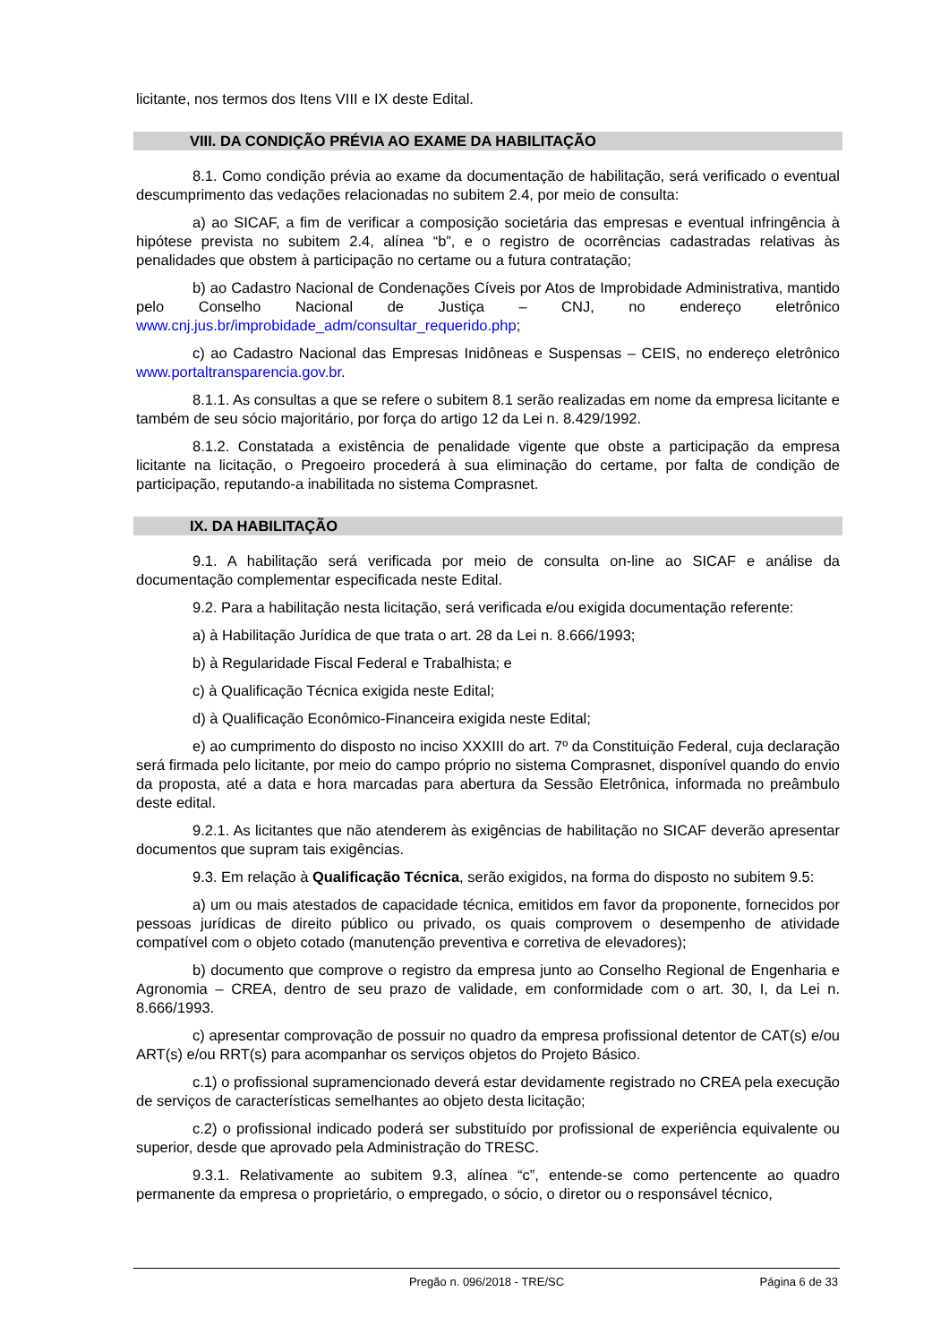licitante, nos termos dos Itens VIII e IX deste Edital.
VIII. DA CONDIÇÃO PRÉVIA AO EXAME DA HABILITAÇÃO
8.1. Como condição prévia ao exame da documentação de habilitação, será verificado o eventual descumprimento das vedações relacionadas no subitem 2.4, por meio de consulta:
a) ao SICAF, a fim de verificar a composição societária das empresas e eventual infringência à hipótese prevista no subitem 2.4, alínea “b”, e o registro de ocorrências cadastradas relativas às penalidades que obstem à participação no certame ou a futura contratação;
b) ao Cadastro Nacional de Condenações Cíveis por Atos de Improbidade Administrativa, mantido pelo Conselho Nacional de Justiça – CNJ, no endereço eletrônico www.cnj.jus.br/improbidade_adm/consultar_requerido.php;
c) ao Cadastro Nacional das Empresas Inidôneas e Suspensas – CEIS, no endereço eletrônico www.portaltransparencia.gov.br.
8.1.1. As consultas a que se refere o subitem 8.1 serão realizadas em nome da empresa licitante e também de seu sócio majoritário, por força do artigo 12 da Lei n. 8.429/1992.
8.1.2. Constatada a existência de penalidade vigente que obste a participação da empresa licitante na licitação, o Pregoeiro procederá à sua eliminação do certame, por falta de condição de participação, reputando-a inabilitada no sistema Comprasnet.
IX. DA HABILITAÇÃO
9.1. A habilitação será verificada por meio de consulta on-line ao SICAF e análise da documentação complementar especificada neste Edital.
9.2. Para a habilitação nesta licitação, será verificada e/ou exigida documentação referente:
a) à Habilitação Jurídica de que trata o art. 28 da Lei n. 8.666/1993;
b) à Regularidade Fiscal Federal e Trabalhista; e
c) à Qualificação Técnica exigida neste Edital;
d) à Qualificação Econômico-Financeira exigida neste Edital;
e) ao cumprimento do disposto no inciso XXXIII do art. 7º da Constituição Federal, cuja declaração será firmada pelo licitante, por meio do campo próprio no sistema Comprasnet, disponível quando do envio da proposta, até a data e hora marcadas para abertura da Sessão Eletrônica, informada no preâmbulo deste edital.
9.2.1. As licitantes que não atenderem às exigências de habilitação no SICAF deverão apresentar documentos que supram tais exigências.
9.3. Em relação à Qualificação Técnica, serão exigidos, na forma do disposto no subitem 9.5:
a) um ou mais atestados de capacidade técnica, emitidos em favor da proponente, fornecidos por pessoas jurídicas de direito público ou privado, os quais comprovem o desempenho de atividade compatível com o objeto cotado (manutenção preventiva e corretiva de elevadores);
b) documento que comprove o registro da empresa junto ao Conselho Regional de Engenharia e Agronomia – CREA, dentro de seu prazo de validade, em conformidade com o art. 30, I, da Lei n. 8.666/1993.
c) apresentar comprovação de possuir no quadro da empresa profissional detentor de CAT(s) e/ou ART(s) e/ou RRT(s) para acompanhar os serviços objetos do Projeto Básico.
c.1) o profissional supramencionado deverá estar devidamente registrado no CREA pela execução de serviços de características semelhantes ao objeto desta licitação;
c.2) o profissional indicado poderá ser substituído por profissional de experiência equivalente ou superior, desde que aprovado pela Administração do TRESC.
9.3.1. Relativamente ao subitem 9.3, alínea “c”, entende-se como pertencente ao quadro permanente da empresa o proprietário, o empregado, o sócio, o diretor ou o responsável técnico,
Pregão n. 096/2018 - TRE/SC Página 6 de 33